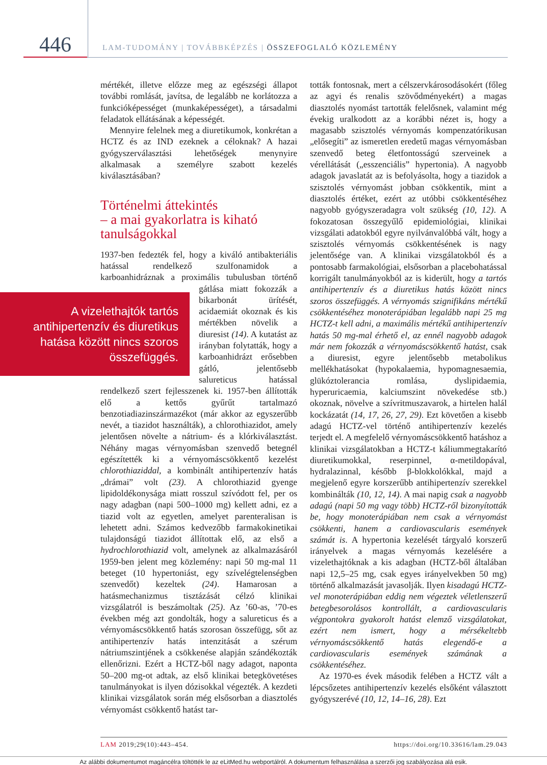446
LAM-TUDOMÁNY | TOVÁBBKÉPZÉS | ÖSSZEFOGLALÓ KÖZLEMÉNY
mértékét, illetve előzze meg az egészségi állapot további romlását, javítsa, de legalább ne korlátozza a funkcióképességet (munkaképességet), a társadalmi feladatok ellátásának a képességét.
Mennyire felelnek meg a diuretikumok, konkrétan a HCTZ és az IND ezeknek a céloknak? A hazai gyógyszerválasztási lehetőségek menynyire alkalmasak a személyre szabott kezelés kiválasztásában?
Történelmi áttekintés
– a mai gyakorlatra is kiható tanulságokkal
1937-ben fedezték fel, hogy a kiváló antibakteriális hatással rendelkező szulfonamidok a karboanhidráznak a proximális tubulusban történő gátlása miatt A vizelethajtók tartós antihipertenzív és diuretikus hatása között nincs szoros összefüggés. fokozzák a bikarbonát ürítését, acidaemiát okoznak és kis mértékben növelik a diuresist (14). A kutatást az irányban folytatták, hogy a karboanhidrázt erősebben gátló, jelentősebb salureticus hatással rendelkező szert fejlesszenek ki. 1957-ben állították elő a kettős gyűrűt tartalmazó benzotiadiazinszármazékot (már akkor az egyszerűbb nevét, a tiazidot használták), a chlorothiazidot, amely jelentősen növelte a nátrium- és a klórkiválasztást. Néhány magas vérnyomásban szenvedő betegnél egészítették ki a vérnyomáscsökkentő kezelést chlorothiaziddal, a kombinált antihipertenzív hatás „drámai” volt (23). A chlorothiazid gyenge lipidoldékonysága miatt rosszul szívódott fel, per os nagy adagban (napi 500–1000 mg) kellett adni, ez a tiazid volt az egyetlen, amelyet parenteralisan is lehetett adni. Számos kedvezőbb farmakokinetikai tulajdonságú tiazidot állítottak elő, az első a hydrochlorothiazid volt, amelynek az alkalmazásáról 1959-ben jelent meg közlemény: napi 50 mg-mal 11 beteget (10 hypertoniást, egy szívelégtelenségben szenvedőt) kezeltek (24). Hamarosan a hatásmechanizmus tisztázását célzó klinikai vizsgálatról is beszámoltak (25). Az ’60-as, ’70-es években még azt gondolták, hogy a salureticus és a vérnyomáscsökkentő hatás szorosan összefügg, sőt az antihipertenzív hatás intenzitását a szérum nátriumszintjének a csökkenése alapján szándékozták ellenőrizni. Ezért a HCTZ-ből nagy adagot, naponta 50–200 mg-ot adtak, az első klinikai betegkövetéses tanulmányokat is ilyen dózisokkal végezték. A kezdeti klinikai vizsgálatok során még elsősorban a diasztolés vérnyomást csökkentő hatást tar-
tották fontosnak, mert a célszervkárosodásokért (főleg az agyi és renalis szövődményekért) a magas diasztolés nyomást tartották felelősnek, valamint még évekig uralkodott az a korábbi nézet is, hogy a magasabb szisztolés vérnyomás kompenzatórikusan „elősegíti” az ismeretlen eredetű magas vérnyomásban szenvedő beteg életfontosságú szerveinek a vérellátását („esszenciális” hypertonia). A nagyobb adagok javaslatát az is befolyásolta, hogy a tiazidok a szisztolés vérnyomást jobban csökkentik, mint a diasztolés értéket, ezért az utóbbi csökkentéséhez nagyobb gyógyszeradagra volt szükség (10, 12). A fokozatosan összegyűlő epidemiológiai, klinikai vizsgálati adatokból egyre nyilvánvalóbbá vált, hogy a szisztolés vérnyomás csökkentésének is nagy jelentősége van. A klinikai vizsgálatokból és a pontosabb farmakológiai, elsősorban a placebohatással korrigált tanulmányokból az is kiderült, hogy a tartós antihipertenzív és a diuretikus hatás között nincs szoros összefüggés. A vérnyomás szignifikáns mértékű csökkentéséhez monoterápiában legalább napi 25 mg HCTZ-t kell adni, a maximális mértékű antihipertenzív hatás 50 mg-mal érhető el, az ennél nagyobb adagok már nem fokozzák a vérnyomáscsökkentő hatást, csak a diuresist, egyre jelentősebb metabolikus mellékhatásokat (hypokalaemia, hypomagnesaemia, glükóztolerancia romlása, dyslipidaemia, hyperuricaemia, kalciumszint növekedése stb.) okoznak, növelve a szívritmuszavarok, a hirtelen halál kockázatát (14, 17, 26, 27, 29). Ezt követően a kisebb adagú HCTZ-vel történő antihipertenzív kezelés terjedt el. A megfelelő vérnyomáscsökkentő hatáshoz a klinikai vizsgálatokban a HCTZ-t káliummegtakarító diuretikumokkal, reserpinnel, α-metildopával, hydralazinnal, később β-blokkolókkal, majd a megjelenő egyre korszerűbb antihipertenzív szerekkel kombinálták (10, 12, 14). A mai napig csak a nagyobb adagú (napi 50 mg vagy több) HCTZ-ről bizonyították be, hogy monoterápiában nem csak a vérnyomást csökkenti, hanem a cardiovascularis események számát is. A hypertonia kezelését tárgyaló korszerű irányelvek a magas vérnyomás kezelésére a vizelethajtóknak a kis adagban (HCTZ-ből általában napi 12,5–25 mg, csak egyes irányelvekben 50 mg) történő alkalmazását javasolják. Ilyen kisadagú HCTZ-vel monoterápiában eddig nem végeztek véletlenszerű betegbesorolásos kontrollált, a cardiovascularis végpontokra gyakorolt hatást elemző vizsgálatokat, ezért nem ismert, hogy a mérsékeltebb vérnyomáscsökkentő hatás elegendő-e a cardiovascularis események számának a csökkentéséhez.
Az 1970-es évek második felében a HCTZ vált a lépcsőzetes antihipertenzív kezelés elsőként választott gyógyszerévé (10, 12, 14–16, 28). Ezt
LAM 2019;29(10):443–454. https://doi.org/10.33616/lam.29.043
Az alábbi dokumentumot magáncélra töltötték le az eLitMed.hu webportálról. A dokumentum felhasználása a szerzői jog szabályozása alá esik.